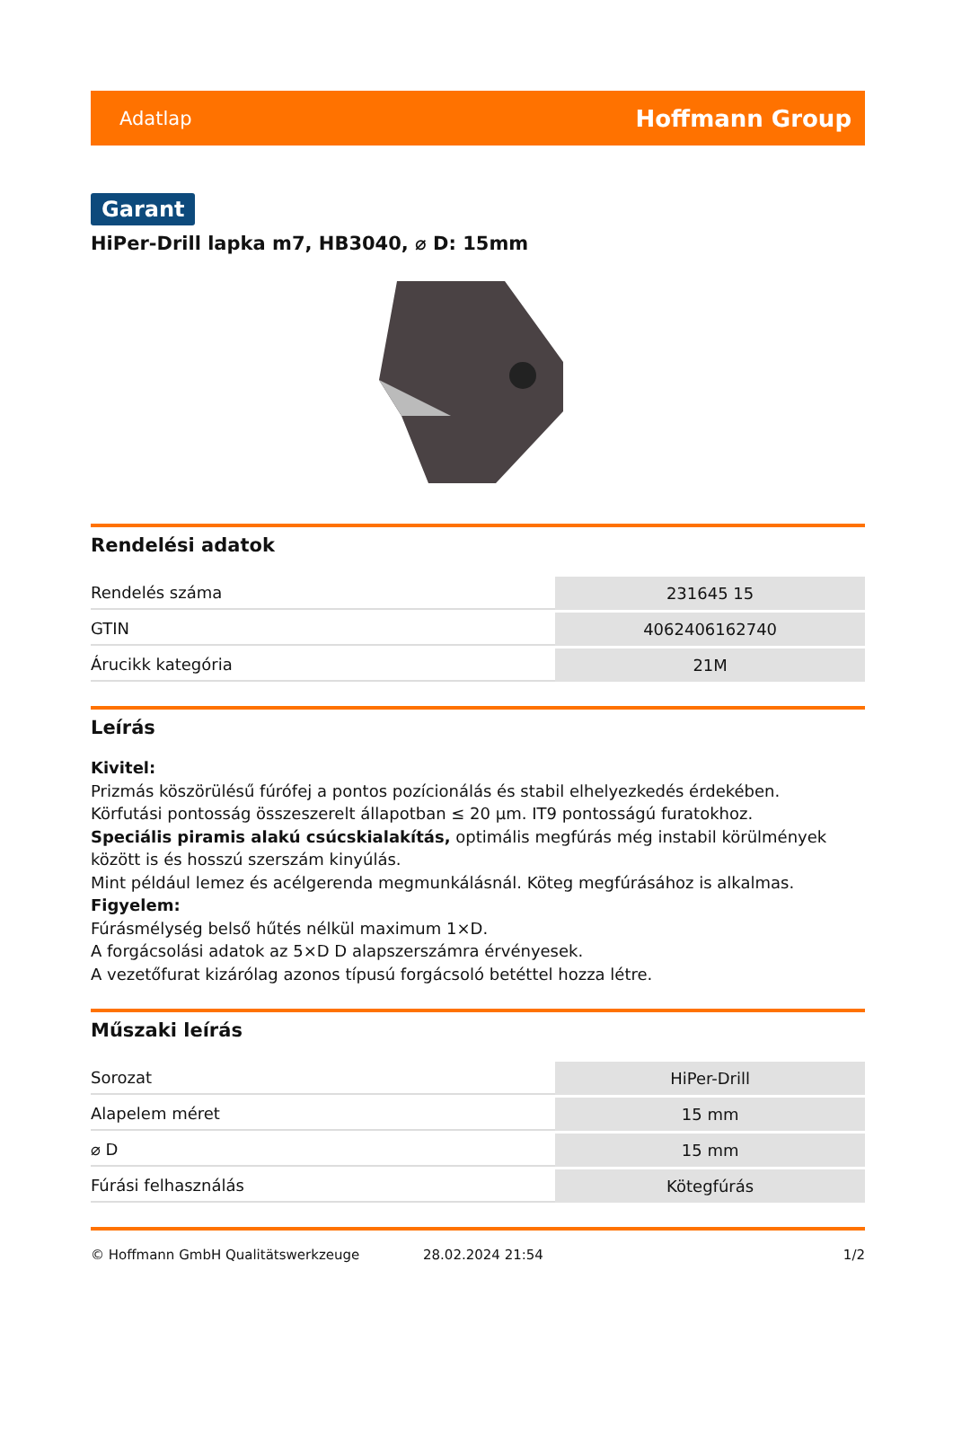Adatlap Hoffmann Group
Garant
HiPer-Drill lapka m7, HB3040, ⌀ D: 15mm
Rendelési adatok
| Rendelés száma | 231645 15 |
| GTIN | 4062406162740 |
| Árucikk kategória | 21M |
Leírás
Kivitel:
Prizmás köszörülésű fúrófej a pontos pozícionálás és stabil elhelyezkedés érdekében.
Körfutási pontosság összeszerelt állapotban ≤ 20 µm. IT9 pontosságú furatokhoz.
Speciális piramis alakú csúcskialakítás, optimális megfúrás még instabil körülmények között is és hosszú szerszám kinyúlás.
Mint például lemez és acélgerenda megmunkálásnál. Köteg megfúrásához is alkalmas.
Figyelem:
Fúrásmélység belső hűtés nélkül maximum 1×D.
A forgácsolási adatok az 5×D D alapszerszámra érvényesek.
A vezetőfurat kizárólag azonos típusú forgácsoló betéttel hozza létre.
Műszaki leírás
| Sorozat | HiPer-Drill |
| Alapelem méret | 15 mm |
| ⌀ D | 15 mm |
| Fúrási felhasználás | Kötegfúrás |
© Hoffmann GmbH Qualitätswerkzeuge 28.02.2024 21:54 1/2